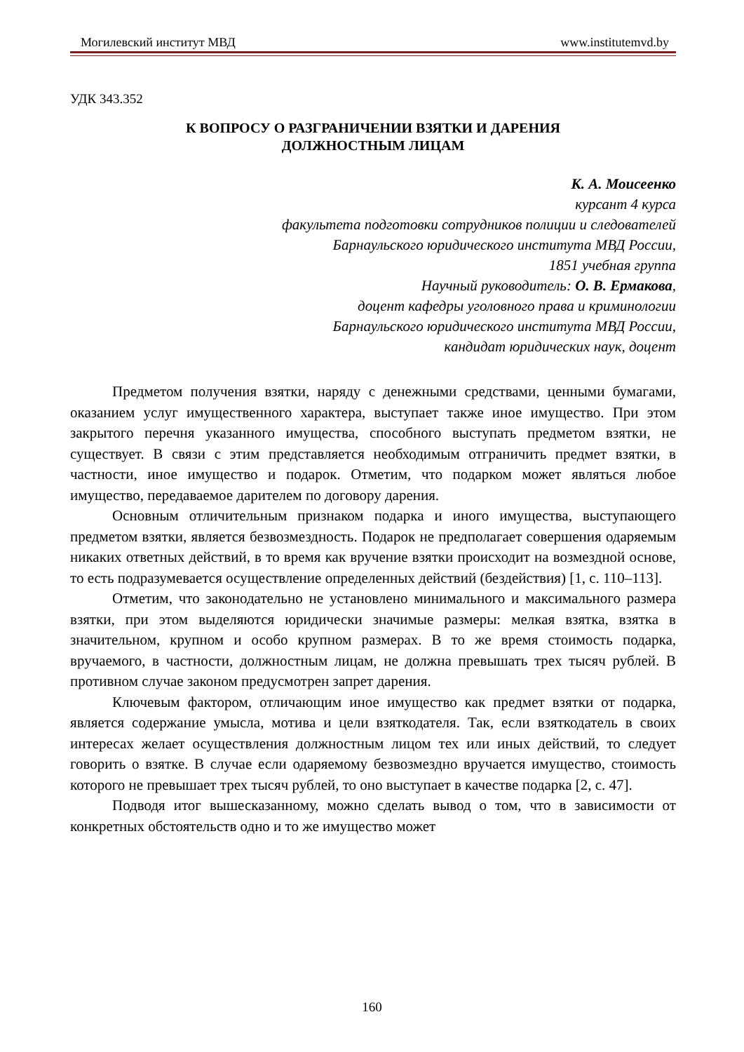Могилевский институт МВД www.institutemvd.by
УДК 343.352
К ВОПРОСУ О РАЗГРАНИЧЕНИИ ВЗЯТКИ И ДАРЕНИЯ
ДОЛЖНОСТНЫМ ЛИЦАМ
К. А. Моисеенко
курсант 4 курса
факультета подготовки сотрудников полиции и следователей
Барнаульского юридического института МВД России,
1851 учебная группа
Научный руководитель: О. В. Ермакова,
доцент кафедры уголовного права и криминологии
Барнаульского юридического института МВД России,
кандидат юридических наук, доцент
Предметом получения взятки, наряду с денежными средствами, ценными бумагами, оказанием услуг имущественного характера, выступает также иное имущество. При этом закрытого перечня указанного имущества, способного выступать предметом взятки, не существует. В связи с этим представляется необходимым отграничить предмет взятки, в частности, иное имущество и подарок. Отметим, что подарком может являться любое имущество, передаваемое дарителем по договору дарения.
Основным отличительным признаком подарка и иного имущества, выступающего предметом взятки, является безвозмездность. Подарок не предполагает совершения одаряемым никаких ответных действий, в то время как вручение взятки происходит на возмездной основе, то есть подразумевается осуществление определенных действий (бездействия) [1, с. 110–113].
Отметим, что законодательно не установлено минимального и максимального размера взятки, при этом выделяются юридически значимые размеры: мелкая взятка, взятка в значительном, крупном и особо крупном размерах. В то же время стоимость подарка, вручаемого, в частности, должностным лицам, не должна превышать трех тысяч рублей. В противном случае законом предусмотрен запрет дарения.
Ключевым фактором, отличающим иное имущество как предмет взятки от подарка, является содержание умысла, мотива и цели взяткодателя. Так, если взяткодатель в своих интересах желает осуществления должностным лицом тех или иных действий, то следует говорить о взятке. В случае если одаряемому безвозмездно вручается имущество, стоимость которого не превышает трех тысяч рублей, то оно выступает в качестве подарка [2, с. 47].
Подводя итог вышесказанному, можно сделать вывод о том, что в зависимости от конкретных обстоятельств одно и то же имущество может
160